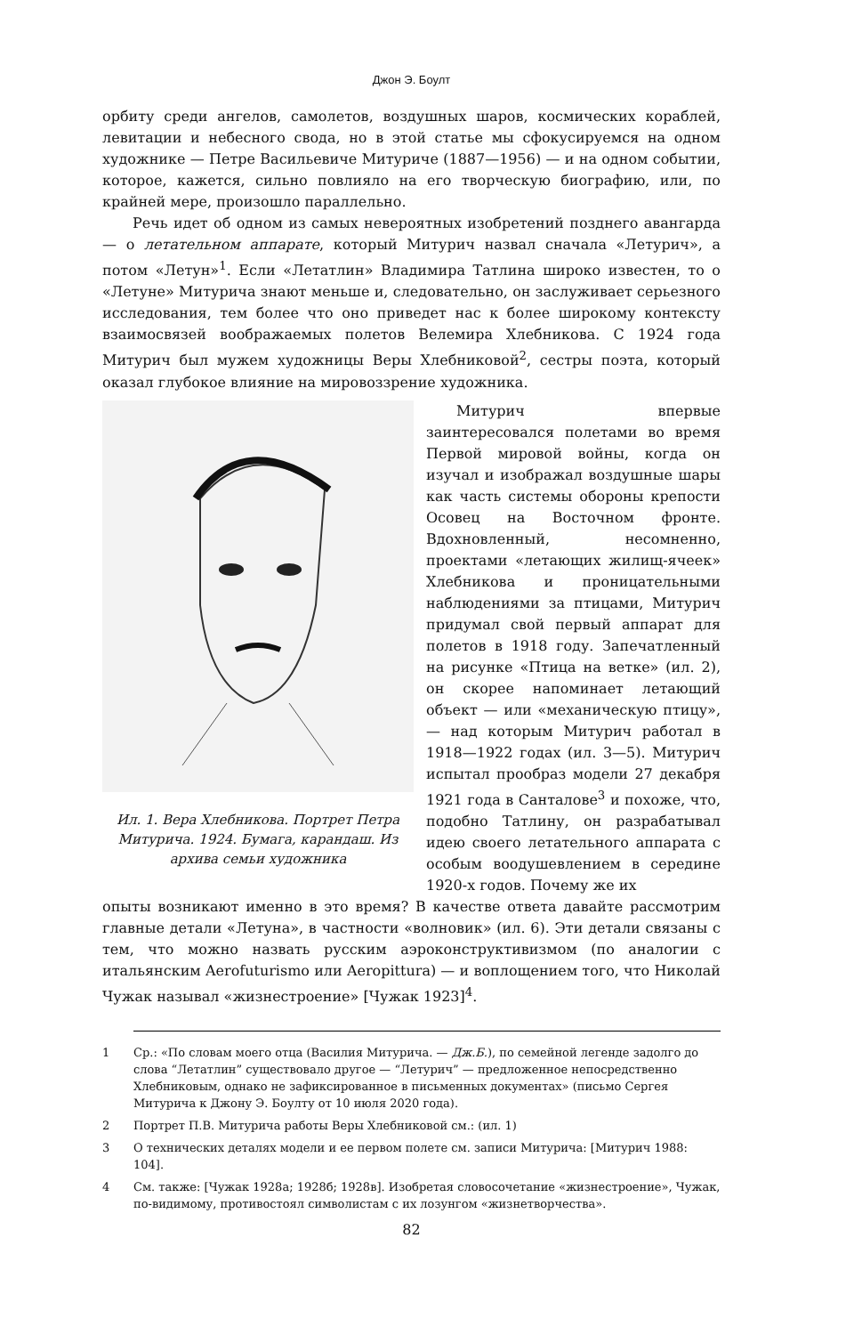Джон Э. Боулт
орбиту среди ангелов, самолетов, воздушных шаров, космических кораблей, левитации и небесного свода, но в этой статье мы сфокусируемся на одном художнике — Петре Васильевиче Митуриче (1887—1956) — и на одном событии, которое, кажется, сильно повлияло на его творческую биографию, или, по крайней мере, произошло параллельно.
Речь идет об одном из самых невероятных изобретений позднего авангарда — о летательном аппарате, который Митурич назвал сначала «Летурич», а потом «Летун»<sup>1</sup>. Если «Летатлин» Владимира Татлина широко известен, то о «Летуне» Митурича знают меньше и, следовательно, он заслуживает серьезного исследования, тем более что оно приведет нас к более широкому контексту взаимосвязей воображаемых полетов Велемира Хлебникова. С 1924 года Митурич был мужем художницы Веры Хлебниковой<sup>2</sup>, сестры поэта, который оказал глубокое влияние на мировоззрение художника.
Ил. 1. Вера Хлебникова. Портрет Петра Митурича. 1924. Бумага, карандаш. Из архива семьи художника
Митурич впервые заинтересовался полетами во время Первой мировой войны, когда он изучал и изображал воздушные шары как часть системы обороны крепости Осовец на Восточном фронте. Вдохновленный, несомненно, проектами «летающих жилищ-ячеек» Хлебникова и проницательными наблюдениями за птицами, Митурич придумал свой первый аппарат для полетов в 1918 году. Запечатленный на рисунке «Птица на ветке» (ил. 2), он скорее напоминает летающий объект — или «механическую птицу», — над которым Митурич работал в 1918—1922 годах (ил. 3—5). Митурич испытал прообраз модели 27 декабря 1921 года в Санталове<sup>3</sup> и похоже, что, подобно Татлину, он разрабатывал идею своего летательного аппарата с особым воодушевлением в середине 1920-х годов. Почему же их
опыты возникают именно в это время? В качестве ответа давайте рассмотрим главные детали «Летуна», в частности «волновик» (ил. 6). Эти детали связаны с тем, что можно назвать русским аэроконструктивизмом (по аналогии с итальянским Aerofuturismo или Aeropittura) — и воплощением того, что Николай Чужак называл «жизнестроение» [Чужак 1923]<sup>4</sup>.
1 Ср.: «По словам моего отца (Василия Митурича. — Дж.Б.), по семейной легенде задолго до слова “Летатлин” существовало другое — “Летурич” — предложенное непосредственно Хлебниковым, однако не зафиксированное в письменных документах» (письмо Сергея Митурича к Джону Э. Боулту от 10 июля 2020 года).
2 Портрет П.В. Митурича работы Веры Хлебниковой см.: (ил. 1)
3 О технических деталях модели и ее первом полете см. записи Митурича: [Митурич 1988: 104].
4 См. также: [Чужак 1928а; 1928б; 1928в]. Изобретая словосочетание «жизнестроение», Чужак, по-видимому, противостоял символистам с их лозунгом «жизнетворчества».
82